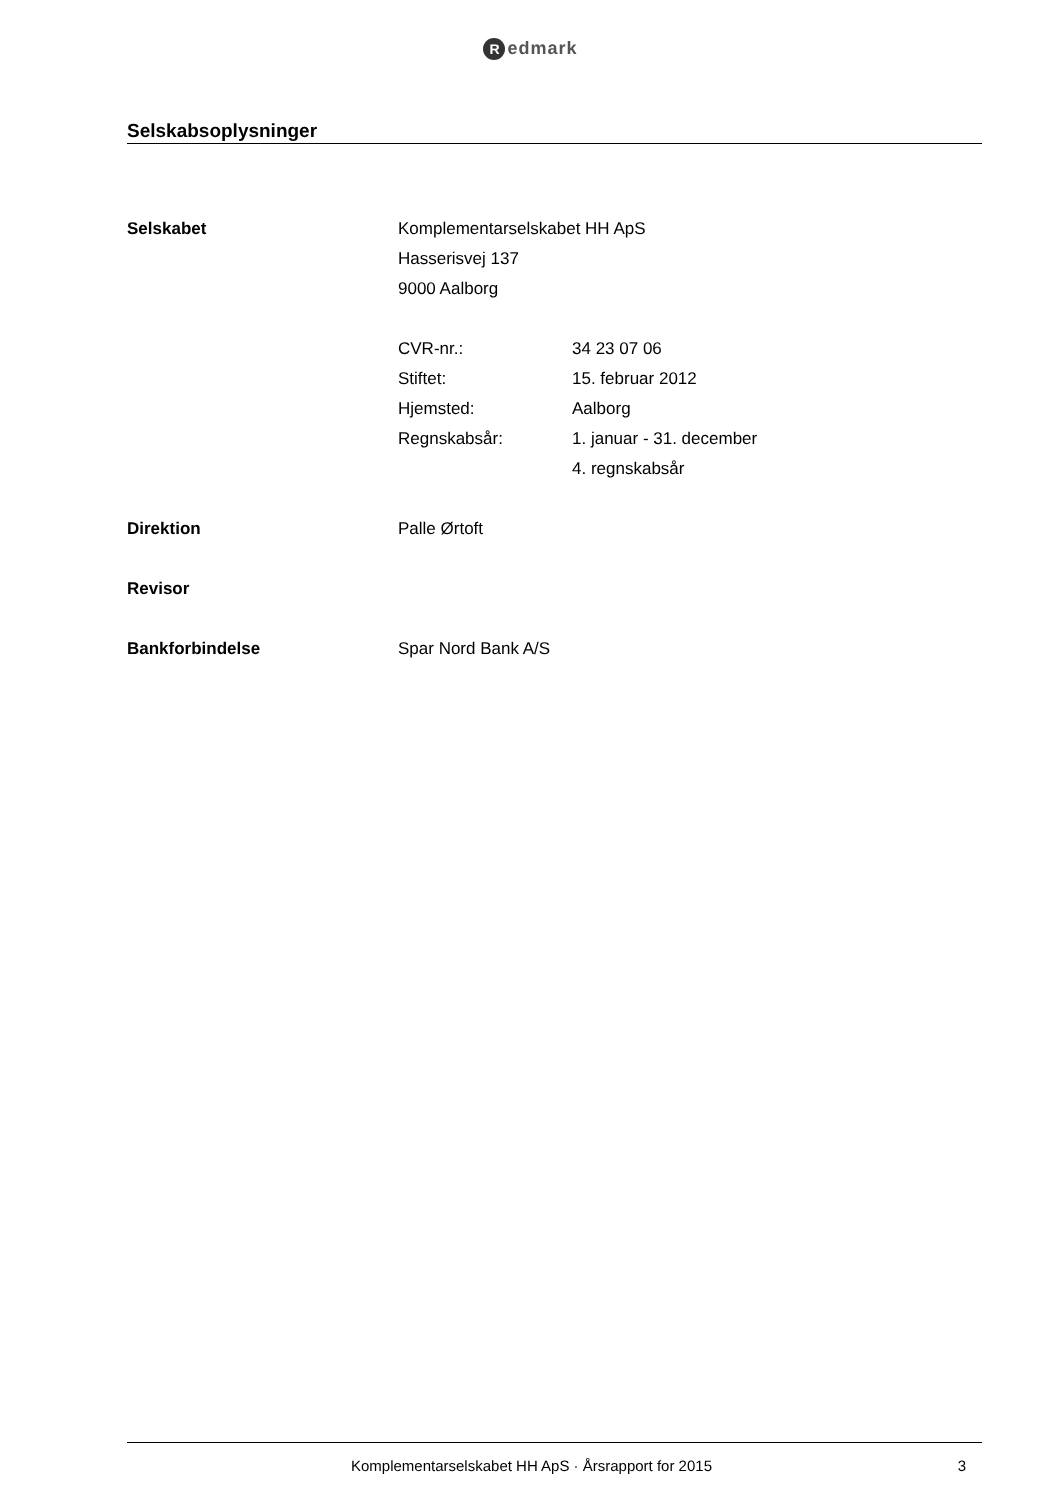Redmark
Selskabsoplysninger
Selskabet Komplementarselskabet HH ApS
Hasserisvej 137
9000 Aalborg
CVR-nr.: 34 23 07 06
Stiftet: 15. februar 2012
Hjemsted: Aalborg
Regnskabsår: 1. januar - 31. december
4. regnskabsår
Direktion Palle Ørtoft
Revisor
Bankforbindelse Spar Nord Bank A/S
Komplementarselskabet HH ApS · Årsrapport for 2015
3